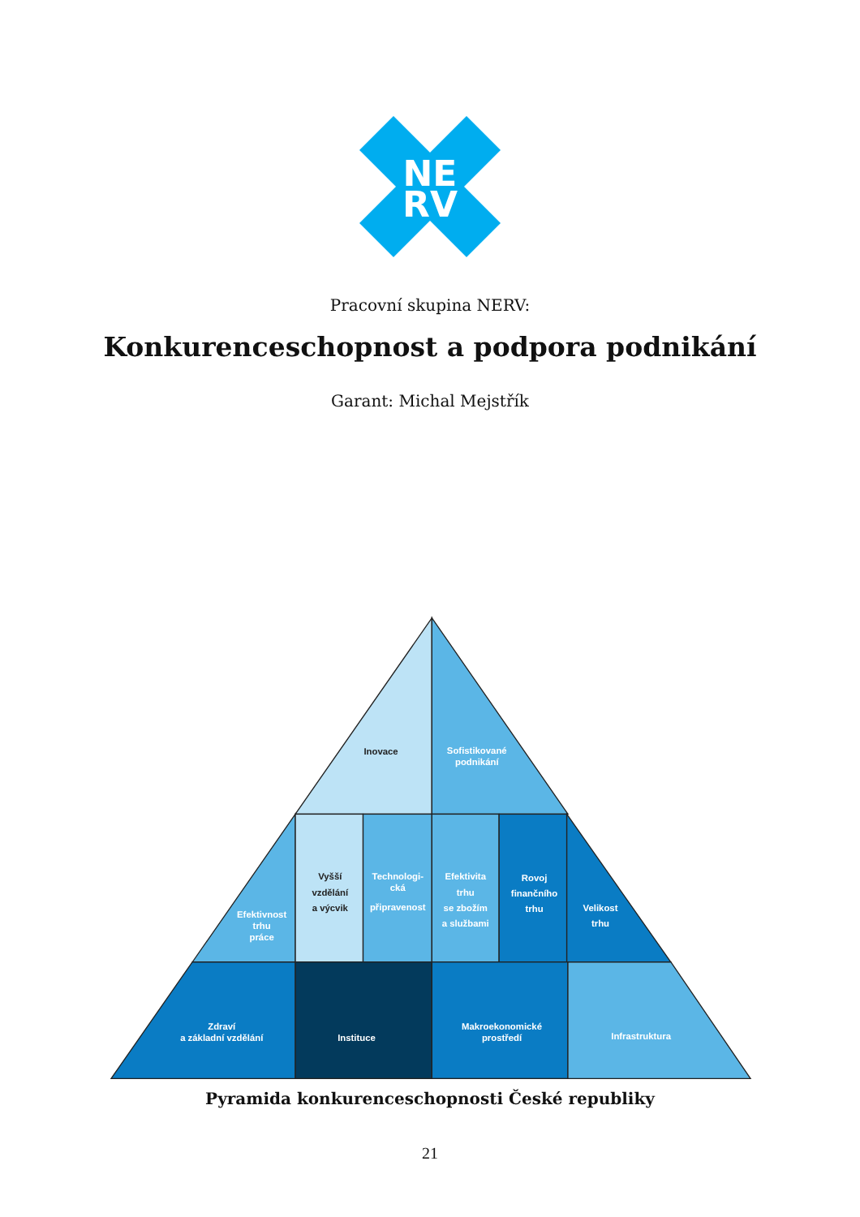NE
RV
Pracovní skupina NERV:
Konkurenceschopnost a podpora podnikání
Garant: Michal Mejstřík
Inovace
Sofistikované
podnikání
Efektivnost
trhu
práce
Vyšší
vzdělání
a výcvik
Technologi-
cká
připravenost
Efektivita
trhu
se zbožím
a službami
Rovoj
finančního
trhu
Velikost
trhu
Zdraví
a základní vzdělání
Instituce
Makroekonomické
prostředí
Infrastruktura
Pyramida konkurenceschopnosti České republiky
21